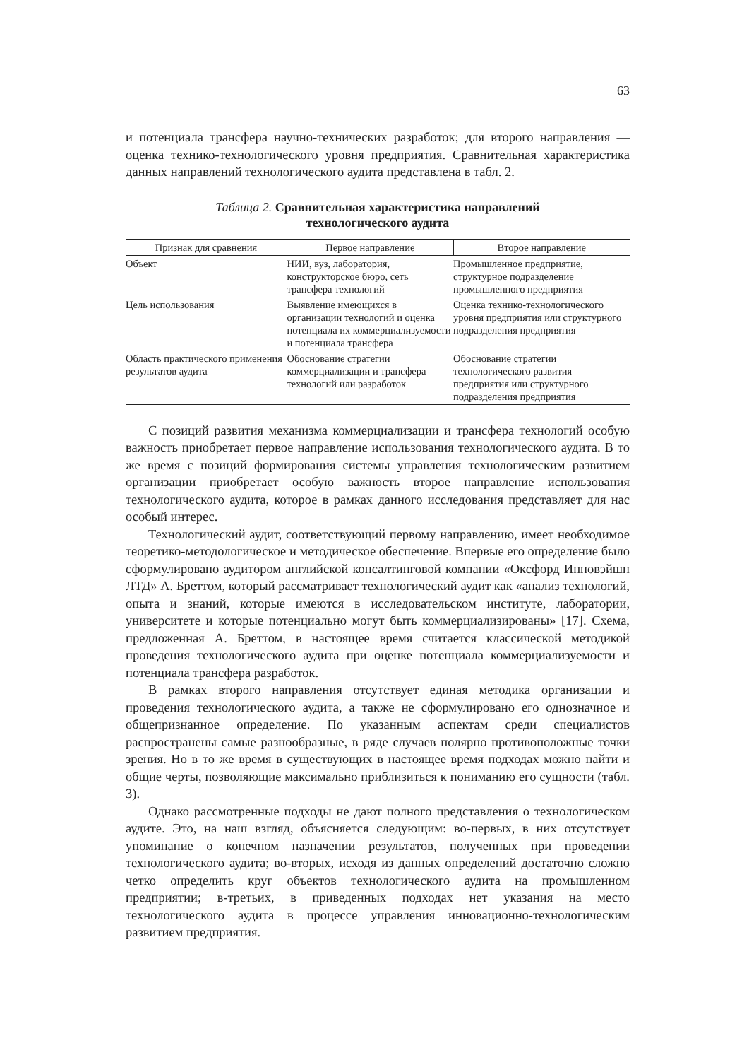63
и потенциала трансфера научно-технических разработок; для второго направления — оценка технико-технологического уровня предприятия. Сравнительная характеристика данных направлений технологического аудита представлена в табл. 2.
Таблица 2. Сравнительная характеристика направлений
технологического аудита
| Признак для сравнения | Первое направление | Второе направление |
| --- | --- | --- |
| Объект | НИИ, вуз, лаборатория, конструкторское бюро, сеть трансфера технологий | Промышленное предприятие, структурное подразделение промышленного предприятия |
| Цель использования | Выявление имеющихся в организации технологий и оценка потенциала их коммерциализуемости и потенциала трансфера | Оценка технико-технологического уровня предприятия или структурного подразделения предприятия |
| Область практического применения результатов аудита | Обоснование стратегии коммерциализации и трансфера технологий или разработок | Обоснование стратегии технологического развития предприятия или структурного подразделения предприятия |
С позиций развития механизма коммерциализации и трансфера технологий особую важность приобретает первое направление использования технологического аудита. В то же время с позиций формирования системы управления технологическим развитием организации приобретает особую важность второе направление использования технологического аудита, которое в рамках данного исследования представляет для нас особый интерес.
Технологический аудит, соответствующий первому направлению, имеет необходимое теоретико-методологическое и методическое обеспечение. Впервые его определение было сформулировано аудитором английской консалтинговой компании «Оксфорд Инновэйшн ЛТД» А. Бреттом, который рассматривает технологический аудит как «анализ технологий, опыта и знаний, которые имеются в исследовательском институте, лаборатории, университете и которые потенциально могут быть коммерциализированы» [17]. Схема, предложенная А. Бреттом, в настоящее время считается классической методикой проведения технологического аудита при оценке потенциала коммерциализуемости и потенциала трансфера разработок.
В рамках второго направления отсутствует единая методика организации и проведения технологического аудита, а также не сформулировано его однозначное и общепризнанное определение. По указанным аспектам среди специалистов распространены самые разнообразные, в ряде случаев полярно противоположные точки зрения. Но в то же время в существующих в настоящее время подходах можно найти и общие черты, позволяющие максимально приблизиться к пониманию его сущности (табл. 3).
Однако рассмотренные подходы не дают полного представления о технологическом аудите. Это, на наш взгляд, объясняется следующим: во-первых, в них отсутствует упоминание о конечном назначении результатов, полученных при проведении технологического аудита; во-вторых, исходя из данных определений достаточно сложно четко определить круг объектов технологического аудита на промышленном предприятии; в-третьих, в приведенных подходах нет указания на место технологического аудита в процессе управления инновационно-технологическим развитием предприятия.